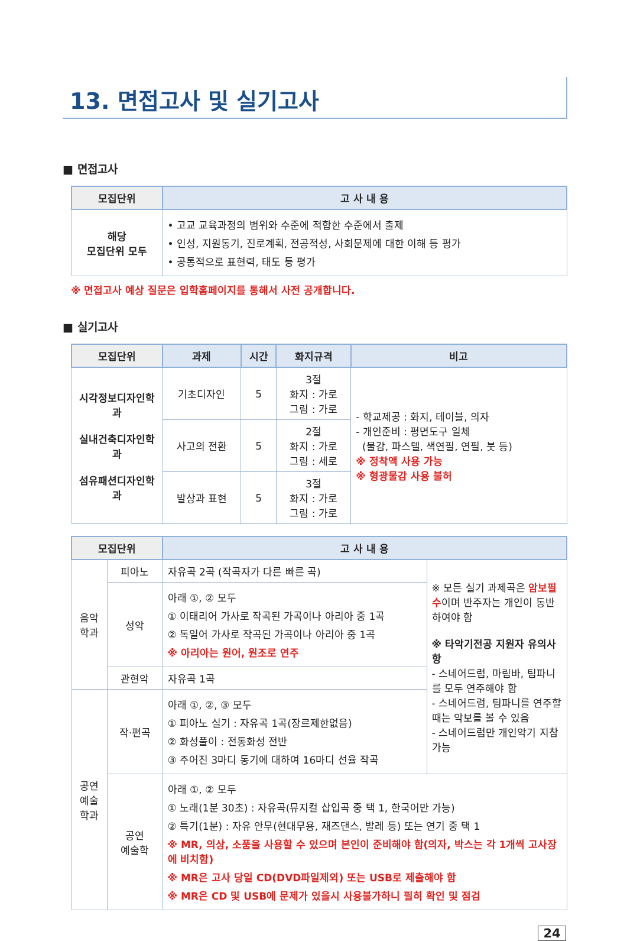13. 면접고사 및 실기고사
■ 면접고사
| 모집단위 | 고 사 내 용 |
| --- | --- |
| 해당 모집단위 모두 | • 고교 교육과정의 범위와 수준에 적합한 수준에서 출제 • 인성, 지원동기, 진로계획, 전공적성, 사회문제에 대한 이해 등 평가 • 공통적으로 표현력, 태도 등 평가 |
※ 면접고사 예상 질문은 입학홈페이지를 통해서 사전 공개합니다.
■ 실기고사
| 모집단위 | 과제 | 시간 | 화지규격 | 비고 |
| --- | --- | --- | --- | --- |
| 시각정보디자인학과 실내건축디자인학과 섬유패션디자인학과 | 기초디자인 | 5 | 3절 화지 : 가로 그림 : 가로 | - 학교제공 : 화지, 테이블, 의자 - 개인준비 : 평면도구 일체 (물감, 파스텔, 색연필, 연필, 붓 등) ※ 정착액 사용 가능 ※ 형광물감 사용 불허 |
| | 사고의 전환 | 5 | 2절 화지 : 가로 그림 : 세로 | |
| | 발상과 표현 | 5 | 3절 화지 : 가로 그림 : 가로 | |
| 모집단위 | | 고 사 내 용 | |
| --- | --- | --- | --- |
| 음악 학과 | 피아노 | 자유곡 2곡 (작곡자가 다른 빠른 곡) | ※ 모든 실기 과제곡은 암보필수 이며 반주자는 개인이 동반하여야 함 ※ 타악기전공 지원자 유의사항 - 스네어드럼, 마림바, 팀파니를 모두 연주해야 함 - 스네어드럼, 팀파니를 연주할 때는 악보를 볼 수 있음 - 스네어드럼만 개인악기 지참 가능 |
| | 성악 | 아래 ①, ② 모두 ① 이태리어 가사로 작곡된 가곡이나 아리아 중 1곡 ② 독일어 가사로 작곡된 가곡이나 아리아 중 1곡 ※ 아리아는 원어, 원조로 연주 | |
| | 관현악 | 자유곡 1곡 | |
| 공연 예술 학과 | 작·편곡 | 아래 ①, ②, ③ 모두 ① 피아노 실기 : 자유곡 1곡(장르제한없음) ② 화성풀이 : 전통화성 전반 ③ 주어진 3마디 동기에 대하여 16마디 선율 작곡 | |
| | 공연 예술학 | 아래 ①, ② 모두 ① 노래(1분 30초) : 자유곡(뮤지컬 삽입곡 중 택 1, 한국어만 가능) ② 특기(1분) : 자유 안무(현대무용, 재즈댄스, 발레 등) 또는 연기 중 택 1 ※ MR, 의상, 소품을 사용할 수 있으며 본인이 준비해야 함(의자, 박스는 각 1개씩 고사장에 비치함) ※ MR은 고사 당일 CD(DVD파일제외) 또는 USB로 제출해야 함 ※ MR은 CD 및 USB에 문제가 있을시 사용불가하니 필히 확인 및 점검 | |
24